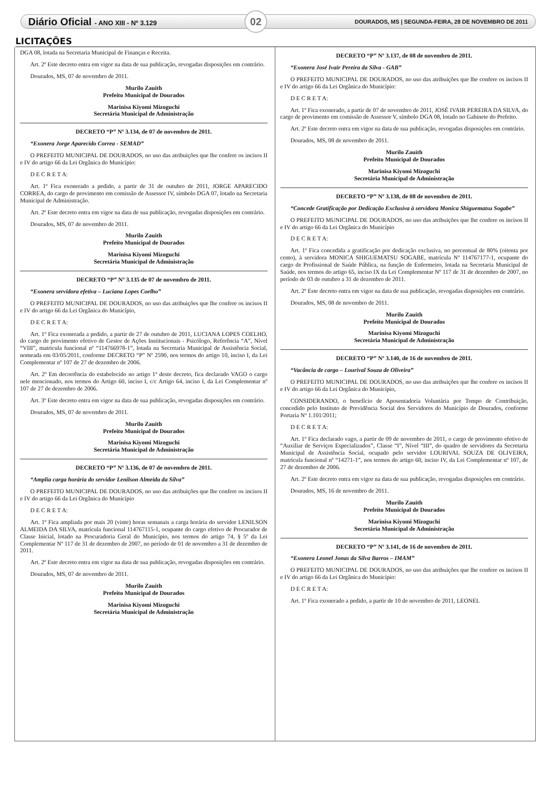Diário Oficial - ANO XIII - Nº 3.129
02
DOURADOS, MS | SEGUNDA-FEIRA, 28 DE NOVEMBRO DE 2011
LICITAÇÕES
DGA 08, lotada na Secretaria Municipal de Finanças e Receita.
Art. 2º Este decreto entra em vigor na data de sua publicação, revogadas disposições em contrário.
Dourados, MS, 07 de novembro de 2011.
Murilo Zauith
Prefeito Municipal de Dourados
Marinisa Kiyomi Mizoguchi
Secretária Municipal de Administração
DECRETO “P” Nº 3.134, de 07 de novembro de 2011.
“Exonera Jorge Aparecido Correa - SEMAD”
O PREFEITO MUNICIPAL DE DOURADOS, no uso das atribuições que lhe confere os incisos II e IV do artigo 66 da Lei Orgânica do Município:
D E C R E T A:
Art. 1º Fica exonerado a pedido, a partir de 31 de outubro de 2011, JORGE APARECIDO CORREA, do cargo de provimento em comissão de Assessor IV, símbolo DGA 07, lotado na Secretaria Municipal de Administração.
Art. 2º Este decreto entra em vigor na data de sua publicação, revogadas disposições em contrário.
Dourados, MS, 07 de novembro de 2011.
Murilo Zauith
Prefeito Municipal de Dourados
Marinisa Kiyomi Mizoguchi
Secretária Municipal de Administração
DECRETO “P” Nº 3.135 de 07 de novembro de 2011.
“Exonera servidora efetiva – Luciana Lopes Coelho”
O PREFEITO MUNICIPAL DE DOURADOS, no uso das atribuições que lhe confere os incisos II e IV do artigo 66 da Lei Orgânica do Município,
D E C R E T A:
Art. 1º Fica exonerada a pedido, a partir de 27 de outubro de 2011, LUCIANA LOPES COELHO, do cargo de provimento efetivo de Gestor de Ações Institucionais - Psicólogo, Referência “A”, Nível “VIII”, matricula funcional nº “114766978-1”, lotada na Secretaria Municipal de Assistência Social, nomeada em 03/05/2011, conforme DECRETO “P” Nº 2590, nos termos do artigo 10, inciso I, da Lei Complementar nº 107 de 27 de dezembro de 2006.
Art. 2º Em decorrência do estabelecido no artigo 1º deste decreto, fica declarado VAGO o cargo nele mencionado, nos termos do Artigo 60, inciso I, c/c Artigo 64, inciso I, da Lei Complementar nº 107 de 27 de dezembro de 2006.
Art. 3º Este decreto entra em vigor na data de sua publicação, revogadas disposições em contrário.
Dourados, MS, 07 de novembro de 2011.
Murilo Zauith
Prefeito Municipal de Dourados
Marinisa Kiyomi Mizoguchi
Secretária Municipal de Administração
DECRETO “P” Nº 3.136, de 07 de novembro de 2011.
“Amplia carga horária do servidor Lenilson Almeida da Silva”
O PREFEITO MUNICIPAL DE DOURADOS, no uso das atribuições que lhe confere os incisos II e IV do artigo 66 da Lei Orgânica do Município
D E C R E T A:
Art. 1º Fica ampliada por mais 20 (vinte) horas semanais a carga horária do servidor LENILSON ALMEIDA DA SILVA, matrícula funcional 114767115-1, ocupante do cargo efetivo de Procurador de Classe Inicial, lotado na Procuradoria Geral do Município, nos termos do artigo 74, § 5º da Lei Complementar Nº 117 de 31 de dezembro de 2007, no período de 01 de novembro a 31 de dezembro de 2011.
Art. 2º Este decreto entra em vigor na data de sua publicação, revogadas disposições em contrário.
Dourados, MS, 07 de novembro de 2011.
Murilo Zauith
Prefeito Municipal de Dourados
Marinisa Kiyomi Mizoguchi
Secretária Municipal de Administração
DECRETO “P” Nº 3.137, de 08 de novembro de 2011.
“Exonera José Ivair Pereira da Silva - GAB”
O PREFEITO MUNICIPAL DE DOURADOS, no uso das atribuições que lhe confere os incisos II e IV do artigo 66 da Lei Orgânica do Município:
D E C R E T A:
Art. 1º Fica exonerado, a partir de 07 de novembro de 2011, JOSÉ IVAIR PEREIRA DA SILVA, do cargo de provimento em comissão de Assessor V, símbolo DGA 08, lotado no Gabinete do Prefeito.
Art. 2º Este decreto entra em vigor na data de sua publicação, revogadas disposições em contrário.
Dourados, MS, 08 de novembro de 2011.
Murilo Zauith
Prefeito Municipal de Dourados
Marinisa Kiyomi Mizoguchi
Secretária Municipal de Administração
DECRETO “P” Nº 3.138, de 08 de novembro de 2011.
“Concede Gratificação por Dedicação Exclusiva à servidora Monica Shiguematsu Sogabe”
O PREFEITO MUNICIPAL DE DOURADOS, no uso das atribuições que lhe confere os incisos II e IV do artigo 66 da Lei Orgânica do Município
D E C R E T A:
Art. 1º Fica concedida a gratificação por dedicação exclusiva, no percentual de 80% (oitenta por cento), à servidora MONICA SHIGUEMATSU SOGABE, matrícula Nº 114767177-1, ocupante do cargo de Profissional de Saúde Pública, na função de Enfermeiro, lotada na Secretaria Municipal de Saúde, nos termos do artigo 65, inciso IX da Lei Complementar Nº 117 de 31 de dezembro de 2007, no período de 03 de outubro a 31 de dezembro de 2011.
Art. 2º Este decreto entra em vigor na data de sua publicação, revogadas disposições em contrário.
Dourados, MS, 08 de novembro de 2011.
Murilo Zauith
Prefeito Municipal de Dourados
Marinisa Kiyomi Mizoguchi
Secretária Municipal de Administração
DECRETO “P” Nº 3.140, de 16 de novembro de 2011.
“Vacância de cargo – Lourival Souza de Oliveira”
O PREFEITO MUNICIPAL DE DOURADOS, no uso das atribuições que lhe confere os incisos II e IV do artigo 66 da Lei Orgânica do Município,
CONSIDERANDO, o benefício de Aposentadoria Voluntária por Tempo de Contribuição, concedido pelo Instituto de Previdência Social dos Servidores do Município de Dourados, conforme Portaria Nº 1.101/2011;
D E C R E T A:
Art. 1º Fica declarado vago, a partir de 09 de novembro de 2011, o cargo de provimento efetivo de “Auxiliar de Serviços Especializados”, Classe “I”, Nível “III”, do quadro de servidores da Secretaria Municipal de Assistência Social, ocupado pelo servidor LOURIVAL SOUZA DE OLIVEIRA, matrícula funcional nº “14271-1”, nos termos do artigo 60, inciso IV, da Lei Complementar nº 107, de 27 de dezembro de 2006.
Art. 2º Este decreto entra em vigor na data de sua publicação, revogadas disposições em contrário.
Dourados, MS, 16 de novembro de 2011.
Murilo Zauith
Prefeito Municipal de Dourados
Marinisa Kiyomi Mizoguchi
Secretária Municipal de Administração
DECRETO “P” Nº 3.141, de 16 de novembro de 2011.
“Exonera Leonel Jonas da Silva Barros – IMAM”
O PREFEITO MUNICIPAL DE DOURADOS, no uso das atribuições que lhe confere os incisos II e IV do artigo 66 da Lei Orgânica do Município:
D E C R E T A:
Art. 1º Fica exonerado a pedido, a partir de 10 de novembro de 2011, LEONEL